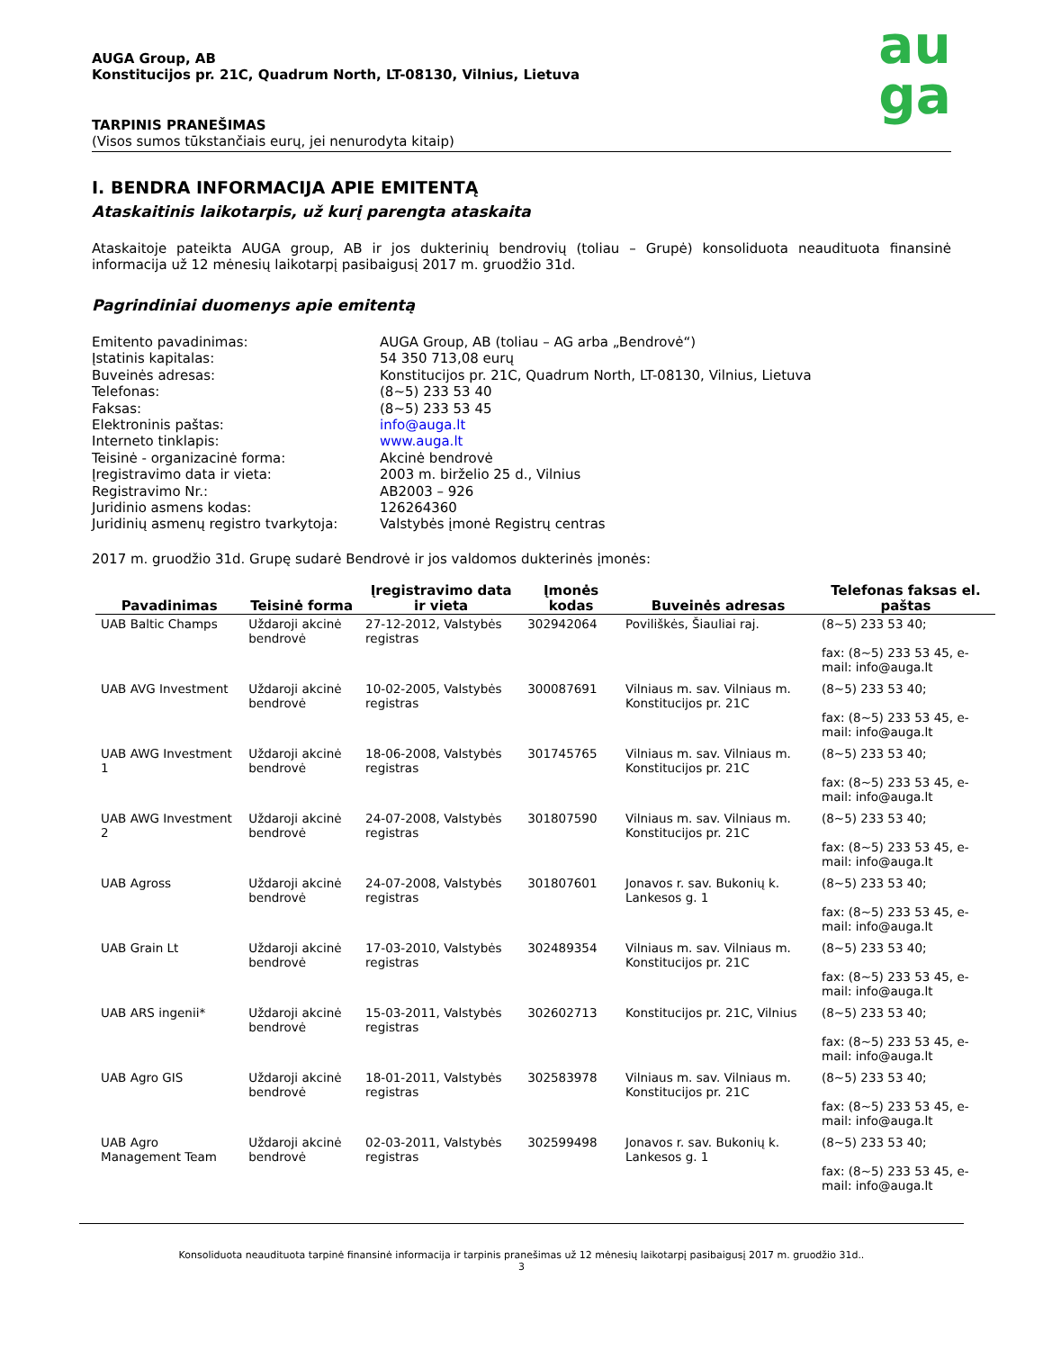AUGA Group, AB
Konstitucijos pr. 21C, Quadrum North, LT-08130, Vilnius, Lietuva
TARPINIS PRANEŠIMAS
(Visos sumos tūkstančiais eurų, jei nenurodyta kitaip)
au
ga
I. BENDRA INFORMACIJA APIE EMITENTĄ
Ataskaitinis laikotarpis, už kurį parengta ataskaita
Ataskaitoje pateikta AUGA group, AB ir jos dukterinių bendrovių (toliau – Grupė) konsoliduota neaudituota finansinė informacija už 12 mėnesių laikotarpį pasibaigusį 2017 m. gruodžio 31d.
Pagrindiniai duomenys apie emitentą
Emitento pavadinimas:
AUGA Group, AB (toliau – AG arba „Bendrovė“)
Įstatinis kapitalas:
54 350 713,08 eurų
Buveinės adresas:
Konstitucijos pr. 21C, Quadrum North, LT-08130, Vilnius, Lietuva
Telefonas:
(8~5) 233 53 40
Faksas:
(8~5) 233 53 45
Elektroninis paštas:
info@auga.lt
Interneto tinklapis:
www.auga.lt
Teisinė - organizacinė forma:
Akcinė bendrovė
Įregistravimo data ir vieta:
2003 m. birželio 25 d., Vilnius
Registravimo Nr.:
AB2003 – 926
Juridinio asmens kodas:
126264360
Juridinių asmenų registro tvarkytoja:
Valstybės įmonė Registrų centras
2017 m. gruodžio 31d. Grupę sudarė Bendrovė ir jos valdomos dukterinės įmonės:
| Pavadinimas | Teisinė forma | Įregistravimo data ir vieta | Įmonės kodas | Buveinės adresas | Telefonas faksas el. paštas |
| --- | --- | --- | --- | --- | --- |
| UAB Baltic Champs | Uždaroji akcinė bendrovė | 27-12-2012, Valstybės registras | 302942064 | Poviliškės, Šiauliai raj. | (8~5) 233 53 40; fax: (8~5) 233 53 45, e-mail: info@auga.lt |
| UAB AVG Investment | Uždaroji akcinė bendrovė | 10-02-2005, Valstybės registras | 300087691 | Vilniaus m. sav. Vilniaus m. Konstitucijos pr. 21C | (8~5) 233 53 40; fax: (8~5) 233 53 45, e-mail: info@auga.lt |
| UAB AWG Investment 1 | Uždaroji akcinė bendrovė | 18-06-2008, Valstybės registras | 301745765 | Vilniaus m. sav. Vilniaus m. Konstitucijos pr. 21C | (8~5) 233 53 40; fax: (8~5) 233 53 45, e-mail: info@auga.lt |
| UAB AWG Investment 2 | Uždaroji akcinė bendrovė | 24-07-2008, Valstybės registras | 301807590 | Vilniaus m. sav. Vilniaus m. Konstitucijos pr. 21C | (8~5) 233 53 40; fax: (8~5) 233 53 45, e-mail: info@auga.lt |
| UAB Agross | Uždaroji akcinė bendrovė | 24-07-2008, Valstybės registras | 301807601 | Jonavos r. sav. Bukonių k. Lankesos g. 1 | (8~5) 233 53 40; fax: (8~5) 233 53 45, e-mail: info@auga.lt |
| UAB Grain Lt | Uždaroji akcinė bendrovė | 17-03-2010, Valstybės registras | 302489354 | Vilniaus m. sav. Vilniaus m. Konstitucijos pr. 21C | (8~5) 233 53 40; fax: (8~5) 233 53 45, e-mail: info@auga.lt |
| UAB ARS ingenii* | Uždaroji akcinė bendrovė | 15-03-2011, Valstybės registras | 302602713 | Konstitucijos pr. 21C, Vilnius | (8~5) 233 53 40; fax: (8~5) 233 53 45, e-mail: info@auga.lt |
| UAB Agro GIS | Uždaroji akcinė bendrovė | 18-01-2011, Valstybės registras | 302583978 | Vilniaus m. sav. Vilniaus m. Konstitucijos pr. 21C | (8~5) 233 53 40; fax: (8~5) 233 53 45, e-mail: info@auga.lt |
| UAB Agro Management Team | Uždaroji akcinė bendrovė | 02-03-2011, Valstybės registras | 302599498 | Jonavos r. sav. Bukonių k. Lankesos g. 1 | (8~5) 233 53 40; fax: (8~5) 233 53 45, e-mail: info@auga.lt |
Konsoliduota neaudituota tarpinė finansinė informacija ir tarpinis pranešimas už 12 mėnesių laikotarpį pasibaigusį 2017 m. gruodžio 31d..
3